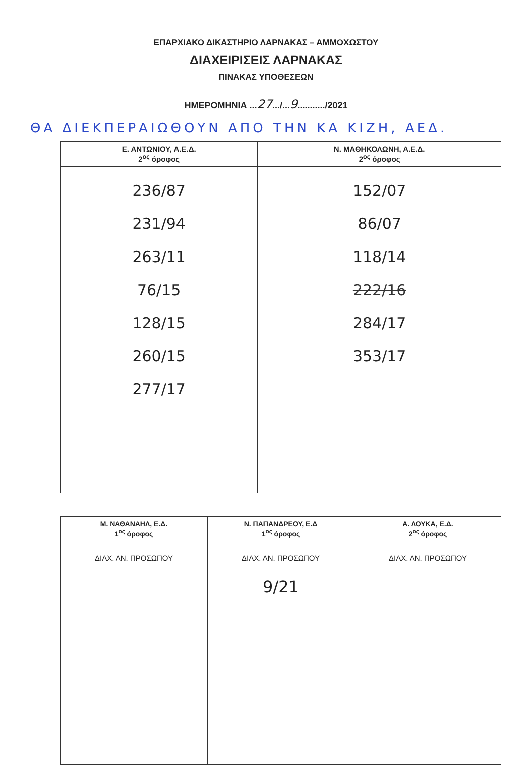ΕΠΑΡΧΙΑΚΟ ΔΙΚΑΣΤΗΡΙΟ ΛΑΡΝΑΚΑΣ – ΑΜΜΟΧΩΣΤΟΥ
ΔΙΑΧΕΙΡΙΣΕΙΣ ΛΑΡΝΑΚΑΣ
ΠΙΝΑΚΑΣ ΥΠΟΘΕΣΕΩΝ
ΗΜΕΡΟΜΗΝΙΑ ...27.../...9.........../2021
ΘΑ ΔΙΕΚΠΕΡΑΙΩΘΟΥΝ ΑΠΟ ΤΗΝ ΚΑ ΚΙΖΗ, ΑΕΔ.
| Ε. ΑΝΤΩΝΙΟΥ, Α.Ε.Δ. 2<sup>ος</sup> όροφος | Ν. ΜΑΘΗΚΟΛΩΝΗ, Α.Ε.Δ. 2<sup>ος</sup> όροφος |
| --- | --- |
| 236/87 231/94 263/11 76/15 128/15 260/15 277/17 | 152/07 86/07 118/14 222/16 284/17 353/17 |
| Μ. ΝΑΘΑΝΑΗΛ, Ε.Δ. 1<sup>ος</sup> όροφος | Ν. ΠΑΠΑΝΔΡΕΟΥ, Ε.Δ 1<sup>ος</sup> όροφος | Α. ΛΟΥΚΑ, Ε.Δ. 2<sup>ος</sup> όροφος |
| --- | --- | --- |
| ΔΙΑΧ. ΑΝ. ΠΡΟΣΩΠΟΥ | ΔΙΑΧ. ΑΝ. ΠΡΟΣΩΠΟΥ 9/21 | ΔΙΑΧ. ΑΝ. ΠΡΟΣΩΠΟΥ |